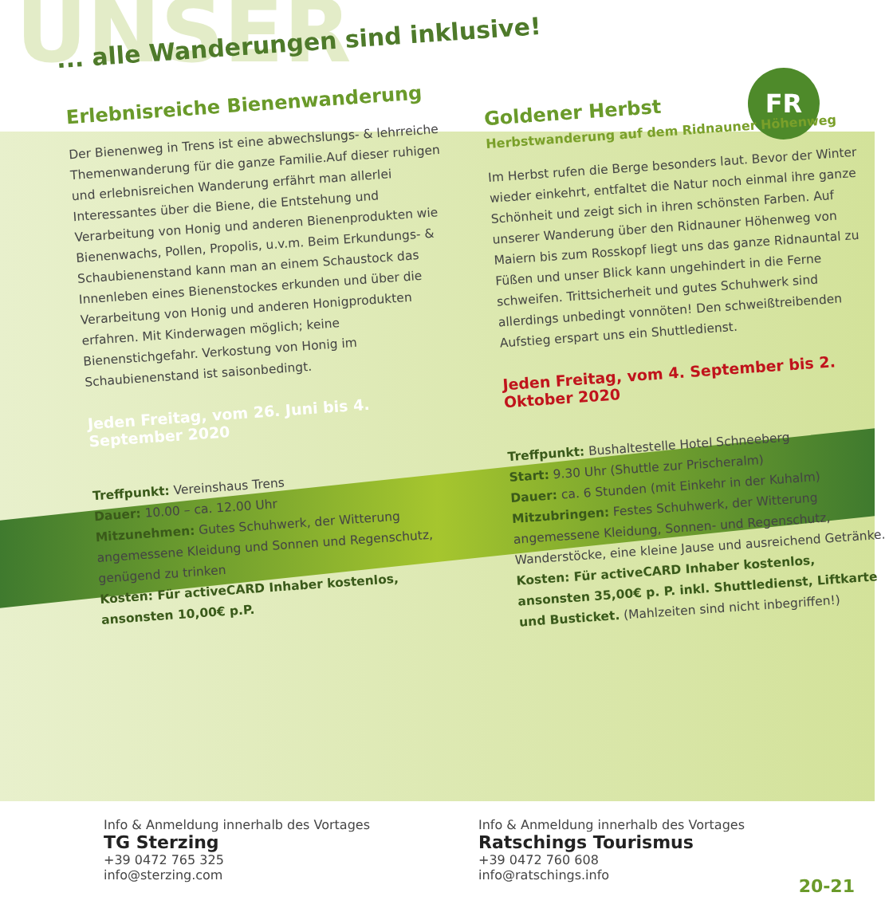UNSER FR
... alle Wanderungen sind inklusive!
Erlebnisreiche Bienenwanderung
Der Bienenweg in Trens ist eine abwechslungs- & lehrreiche Themenwanderung für die ganze Familie.Auf dieser ruhigen und erlebnisreichen Wanderung erfährt man allerlei Interessantes über die Biene, die Entstehung und Verarbeitung von Honig und anderen Bienenprodukten wie Bienenwachs, Pollen, Propolis, u.v.m. Beim Erkundungs- & Schaubienenstand kann man an einem Schaustock das Innenleben eines Bienenstockes erkunden und über die Verarbeitung von Honig und anderen Honigprodukten erfahren. Mit Kinderwagen möglich; keine Bienenstichgefahr. Verkostung von Honig im Schaubienenstand ist saisonbedingt.
Jeden Freitag, vom 26. Juni bis 4. September 2020
Treffpunkt: Vereinshaus Trens
Dauer: 10.00 – ca. 12.00 Uhr
Mitzunehmen: Gutes Schuhwerk, der Witterung angemessene Kleidung und Sonnen und Regenschutz, genügend zu trinken
Kosten: Für activeCARD Inhaber kostenlos, ansonsten 10,00€ p.P.
Goldener Herbst
Herbstwanderung auf dem Ridnauner Höhenweg
Im Herbst rufen die Berge besonders laut. Bevor der Winter wieder einkehrt, entfaltet die Natur noch einmal ihre ganze Schönheit und zeigt sich in ihren schönsten Farben. Auf unserer Wanderung über den Ridnauner Höhenweg von Maiern bis zum Rosskopf liegt uns das ganze Ridnauntal zu Füßen und unser Blick kann ungehindert in die Ferne schweifen. Trittsicherheit und gutes Schuhwerk sind allerdings unbedingt vonnöten! Den schweißtreibenden Aufstieg erspart uns ein Shuttledienst.
Jeden Freitag, vom 4. September bis 2. Oktober 2020
Treffpunkt: Bushaltestelle Hotel Schneeberg
Start: 9.30 Uhr (Shuttle zur Prischeralm)
Dauer: ca. 6 Stunden (mit Einkehr in der Kuhalm)
Mitzubringen: Festes Schuhwerk, der Witterung angemessene Kleidung, Sonnen- und Regenschutz, Wanderstöcke, eine kleine Jause und ausreichend Getränke.
Kosten: Für activeCARD Inhaber kostenlos, ansonsten 35,00€ p. P. inkl. Shuttledienst, Liftkarte und Busticket. (Mahlzeiten sind nicht inbegriffen!)
Info & Anmeldung innerhalb des Vortages
TG Sterzing
+39 0472 765 325
info@sterzing.com
Info & Anmeldung innerhalb des Vortages
Ratschings Tourismus
+39 0472 760 608
info@ratschings.info
20-21